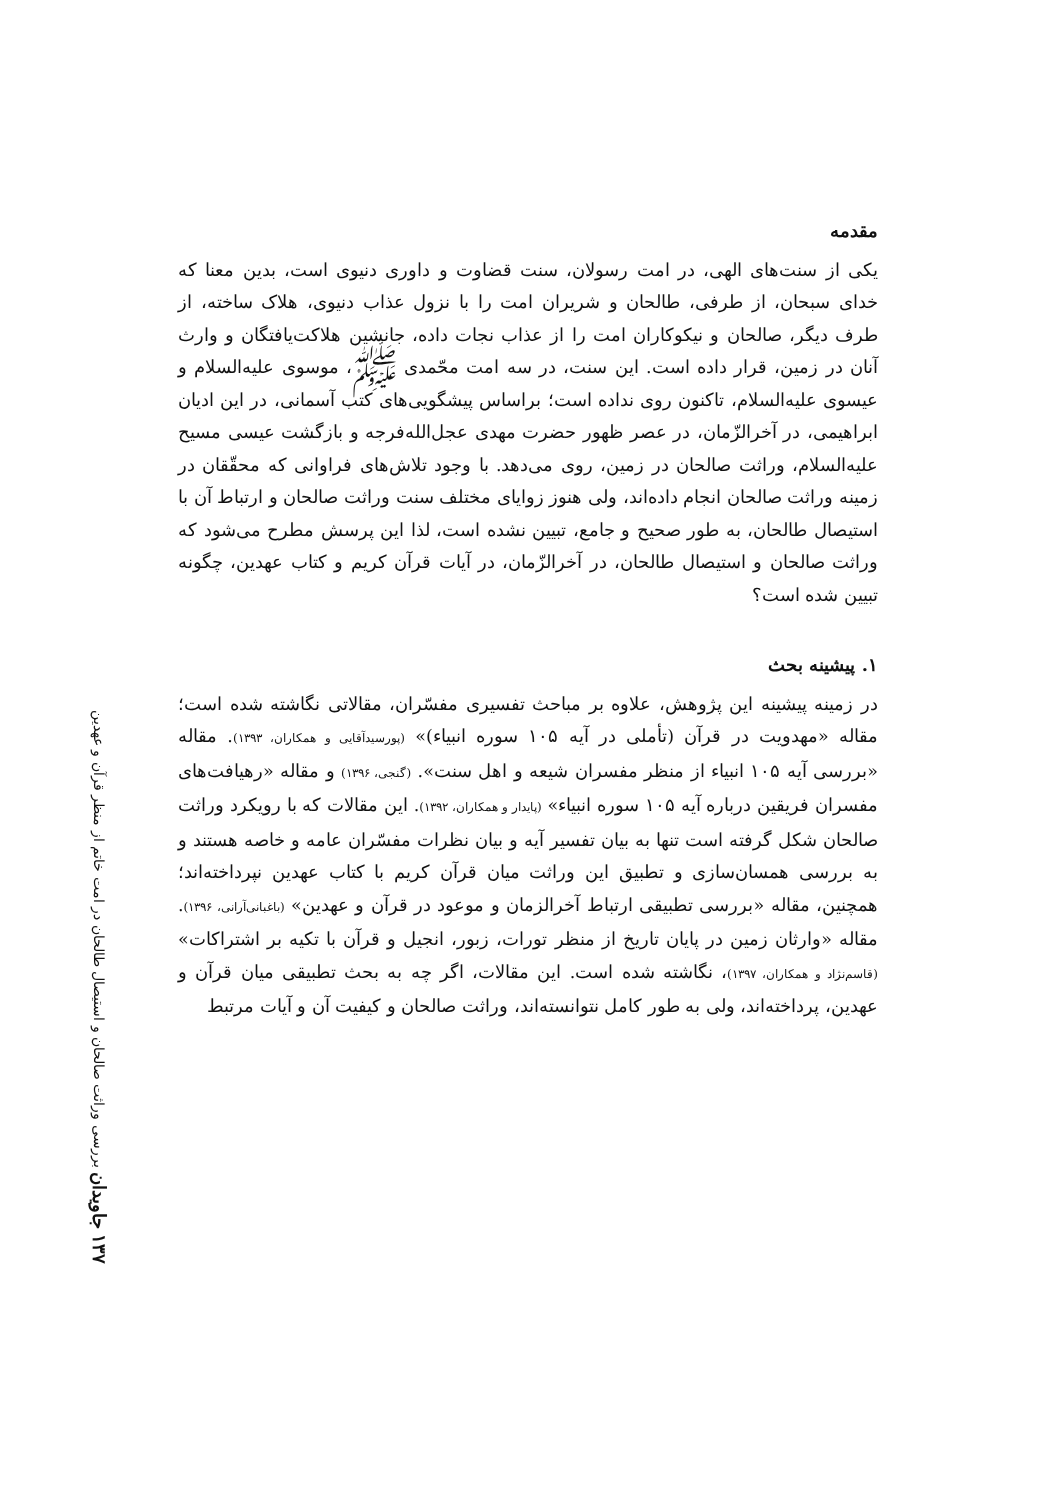۱۳۷ جاویدان بررسی وراثت صالحان و استیصال طالحان در امت خاتم از منظر قرآن و عهدین
مقدمه
یکی از سنت‌های الهی، در امت رسولان، سنت قضاوت و داوری دنیوی است، بدین معنا که خدای سبحان، از طرفی، طالحان و شریران امت را با نزول عذاب دنیوی، هلاک ساخته، از طرف دیگر، صالحان و نیکوکاران امت را از عذاب نجات داده، جانشین هلاکت‌یافتگان و وارث آنان در زمین، قرار داده است. این سنت، در سه امت محّمدی ﷺ، موسوی علیه‌السلام و عیسوی علیه‌السلام، تاکنون روی نداده است؛ براساس پیشگویی‌های کتب آسمانی، در این ادیان ابراهیمی، در آخرالزّمان، در عصر ظهور حضرت مهدی عجل‌الله‌فرجه و بازگشت عیسی مسیح علیه‌السلام، وراثت صالحان در زمین، روی می‌دهد. با وجود تلاش‌های فراوانی که محقّقان در زمینه وراثت صالحان انجام داده‌اند، ولی هنوز زوایای مختلف سنت وراثت صالحان و ارتباط آن با استیصال طالحان، به طور صحیح و جامع، تبیین نشده است، لذا این پرسش مطرح می‌شود که وراثت صالحان و استیصال طالحان، در آخرالزّمان، در آیات قرآن کریم و کتاب عهدین، چگونه تبیین شده است؟
۱. پیشینه بحث
در زمینه پیشینه این پژوهش، علاوه بر مباحث تفسیری مفسّران، مقالاتی نگاشته شده است؛ مقاله «مهدویت در قرآن (تأملی در آیه ۱۰۵ سوره انبیاء)» (پورسیدآقایی و همکاران، ۱۳۹۳). مقاله «بررسی آیه ۱۰۵ انبیاء از منظر مفسران شیعه و اهل سنت». (گنجی، ۱۳۹۶) و مقاله «رهیافت‌های مفسران فریقین درباره آیه ۱۰۵ سوره انبیاء» (پایدار و همکاران، ۱۳۹۲). این مقالات که با رویکرد وراثت صالحان شکل گرفته است تنها به بیان تفسیر آیه و بیان نظرات مفسّران عامه و خاصه هستند و به بررسی همسان‌سازی و تطبیق این وراثت میان قرآن کریم با کتاب عهدین نپرداخته‌اند؛ همچنین، مقاله «بررسی تطبیقی ارتباط آخرالزمان و موعود در قرآن و عهدین» (باغبانی‌آرانی، ۱۳۹۶). مقاله «وارثان زمین در پایان تاریخ از منظر تورات، زبور، انجیل و قرآن با تکیه بر اشتراکات» (قاسم‌نژاد و همکاران، ۱۳۹۷)، نگاشته شده است. این مقالات، اگر چه به بحث تطبیقی میان قرآن و عهدین، پرداخته‌اند، ولی به طور کامل نتوانسته‌اند، وراثت صالحان و کیفیت آن و آیات مرتبط